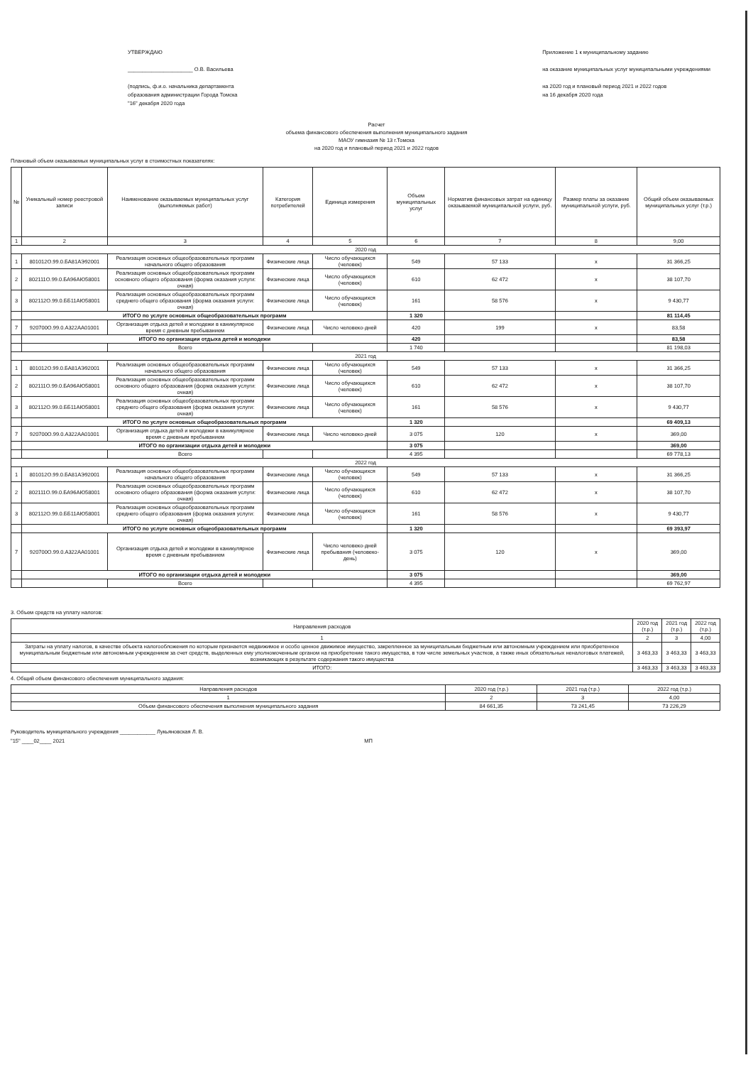УТВЕРЖДАЮ
______________________ О.В. Васильева
(подпись, ф.и.о. начальника департамента
образования администрации Города Томска
"16" декабря 2020 года
Приложение 1 к муниципальному заданию
на оказание муниципальных услуг муниципальными учреждениями
на 2020 год и плановый период 2021 и 2022 годов
на 16 декабря 2020 года
Расчет
объема финансового обеспечения выполнения муниципального задания
МАОУ гимназия № 13 г.Томска
на 2020 год и плановый период 2021 и 2022 годов
Плановый объем оказываемых муниципальных услуг в стоимостных показателях:
| № | Уникальный номер реестровой записи | Наименование оказываемых муниципальных услуг (выполняемых работ) | Категория потребителей | Единица измерения | Объем муниципальных услуг | Норматив финансовых затрат на единицу оказываемой муниципальной услуги, руб. | Размер платы за оказание муниципальной услуги, руб. | Общий объем оказываемых муниципальных услуг (т.р.) |
| --- | --- | --- | --- | --- | --- | --- | --- | --- |
| 1 | 2 | 3 | 4 | 5 | 6 | 7 | 8 | 9,00 |
| 2020 год | | | | | | | | |
| 1 | 801012О.99.0.БА81АЭ92001 | Реализация основных общеобразовательных программ начального общего образования | Физические лица | Число обучающихся (человек) | 549 | 57 133 | х | 31 366,25 |
| 2 | 802111О.99.0.БА96АЮ58001 | Реализация основных общеобразовательных программ основного общего образования (форма оказания услуги: очная) | Физические лица | Число обучающихся (человек) | 610 | 62 472 | х | 38 107,70 |
| 3 | 802112О.99.0.ББ11АЮ58001 | Реализация основных общеобразовательных программ среднего общего образования (форма оказания услуги: очная) | Физические лица | Число обучающихся (человек) | 161 | 58 576 | х | 9 430,77 |
| | ИТОГО по услуге основных общеобразовательных программ | | | | 1 320 | | | 81 114,45 |
| 7 | 920700О.99.0.А322АА01001 | Организация отдыха детей и молодежи в каникулярное время с дневным пребыванием | Физические лица | Число человеко-дней | 420 | 199 | х | 83,58 |
| | ИТОГО по организации отдыха детей и молодежи | | | | 420 | | | 83,58 |
| | | Всего | | | 1 740 | | | 81 198,03 |
| 2021 год | | | | | | | | |
| 1 | 801012О.99.0.БА81АЭ92001 | Реализация основных общеобразовательных программ начального общего образования | Физические лица | Число обучающихся (человек) | 549 | 57 133 | х | 31 366,25 |
| 2 | 802111О.99.0.БА96АЮ58001 | Реализация основных общеобразовательных программ основного общего образования (форма оказания услуги: очная) | Физические лица | Число обучающихся (человек) | 610 | 62 472 | х | 38 107,70 |
| 3 | 802112О.99.0.ББ11АЮ58001 | Реализация основных общеобразовательных программ среднего общего образования (форма оказания услуги: очная) | Физические лица | Число обучающихся (человек) | 161 | 58 576 | х | 9 430,77 |
| | ИТОГО по услуге основных общеобразовательных программ | | | | 1 320 | | | 69 409,13 |
| 7 | 920700О.99.0.А322АА01001 | Организация отдыха детей и молодежи в каникулярное время с дневным пребыванием | Физические лица | Число человеко-дней | 3 075 | 120 | х | 369,00 |
| | ИТОГО по организации отдыха детей и молодежи | | | | 3 075 | | | 369,00 |
| | | Всего | | | 4 395 | | | 69 778,13 |
| 2022 год | | | | | | | | |
| 1 | 801012О.99.0.БА81АЭ92001 | Реализация основных общеобразовательных программ начального общего образования | Физические лица | Число обучающихся (человек) | 549 | 57 133 | х | 31 366,25 |
| 2 | 802111О.99.0.БА96АЮ58001 | Реализация основных общеобразовательных программ основного общего образования (форма оказания услуги: очная) | Физические лица | Число обучающихся (человек) | 610 | 62 472 | х | 38 107,70 |
| 3 | 802112О.99.0.ББ11АЮ58001 | Реализация основных общеобразовательных программ среднего общего образования (форма оказания услуги: очная) | Физические лица | Число обучающихся (человек) | 161 | 58 576 | х | 9 430,77 |
| | ИТОГО по услуге основных общеобразовательных программ | | | | 1 320 | | | 69 393,97 |
| 7 | 920700О.99.0.А322АА01001 | Организация отдыха детей и молодежи в каникулярное время с дневным пребыванием | Физические лица | Число человеко-дней пребывания (человеко-день) | 3 075 | 120 | х | 369,00 |
| | ИТОГО по организации отдыха детей и молодежи | | | | 3 075 | | | 369,00 |
| | | Всего | | | 4 395 | | | 69 762,97 |
3. Объем средств на уплату налогов:
| Направления расходов | 2020 год (т.р.) | 2021 год (т.р.) | 2022 год (т.р.) |
| 1 | 2 | 3 | 4,00 |
| Затраты на уплату налогов, в качестве объекта налогообложения по которым признается недвижимое и особо ценное движимое имущество, закрепленное за муниципальным бюджетным или автономным учреждением или приобретенное муниципальным бюджетным или автономным учреждением за счет средств, выделенных ему уполномоченным органом на приобретение такого имущества, в том числе земельных участков, а также иных обязательных неналоговых платежей, возникающих в результате содержания такого имущества | 3 463,33 | 3 463,33 | 3 463,33 |
| ИТОГО: | 3 463,33 | 3 463,33 | 3 463,33 |
4. Общий объем финансового обеспечения муниципального задания:
| Направления расходов | 2020 год (т.р.) | 2021 год (т.р.) | 2022 год (т.р.) |
| 1 | 2 | 3 | 4,00 |
| Объем финансового обеспечения выполнения муниципального задания | 84 661,35 | 73 241,45 | 73 226,29 |
Руководитель муниципального учреждения ____________ Лукьяновская Л. В.
"15" ____02____ 2021 МП